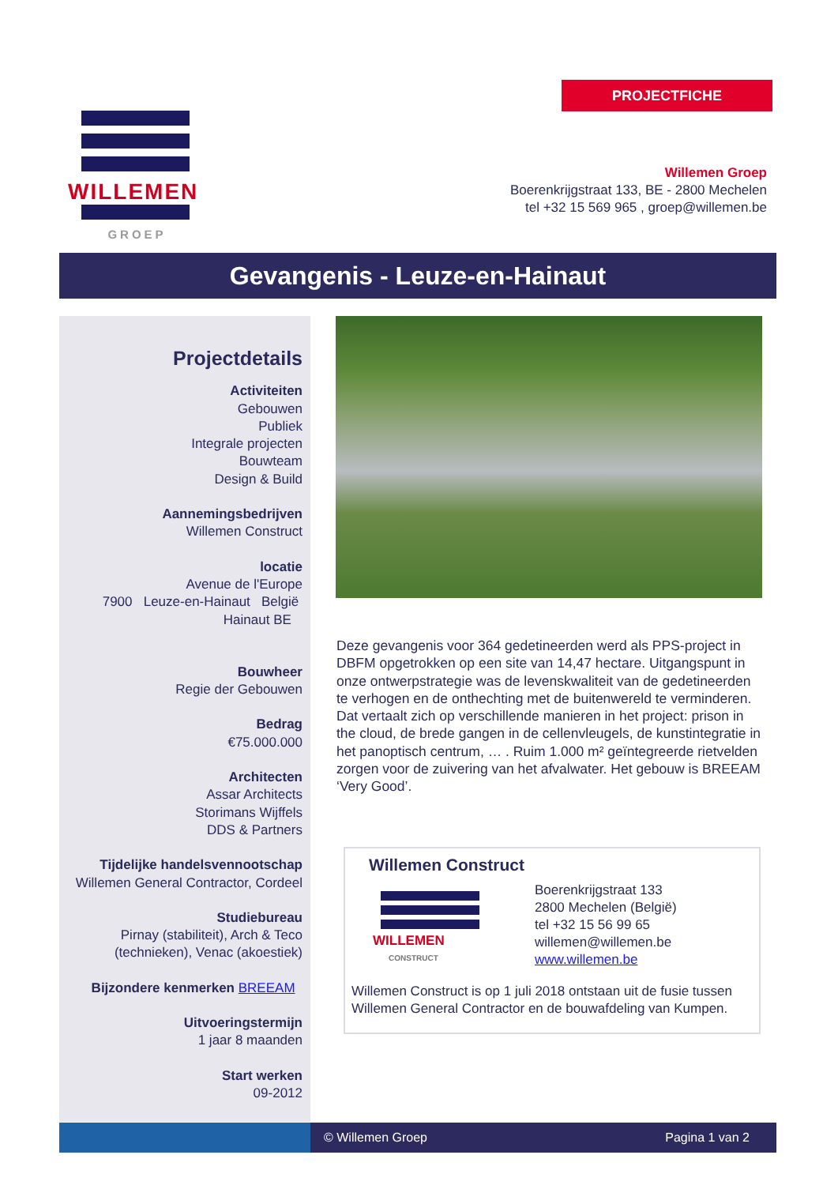PROJECTFICHE
WILLEMEN
GROEP
Willemen Groep
Boerenkrijgstraat 133, BE - 2800 Mechelen
tel +32 15 569 965 , groep@willemen.be
Gevangenis - Leuze-en-Hainaut
Projectdetails
Activiteiten
Gebouwen
Publiek
Integrale projecten
Bouwteam
Design & Build
Aannemingsbedrijven
Willemen Construct
locatie
Avenue de l'Europe
7900 Leuze-en-Hainaut België
Hainaut BE
Bouwheer
Regie der Gebouwen
Bedrag
€75.000.000
Architecten
Assar Architects
Storimans Wijffels
DDS & Partners
Tijdelijke handelsvennootschap
Willemen General Contractor, Cordeel
Studiebureau
Pirnay (stabiliteit), Arch & Teco
(technieken), Venac (akoestiek)
Bijzondere kenmerken BREEAM
Uitvoeringstermijn
1 jaar 8 maanden
Start werken
09-2012
Deze gevangenis voor 364 gedetineerden werd als PPS-project in DBFM opgetrokken op een site van 14,47 hectare. Uitgangspunt in onze ontwerpstrategie was de levenskwaliteit van de gedetineerden te verhogen en de onthechting met de buitenwereld te verminderen. Dat vertaalt zich op verschillende manieren in het project: prison in the cloud, de brede gangen in de cellenvleugels, de kunstintegratie in het panoptisch centrum, … . Ruim 1.000 m² geïntegreerde rietvelden zorgen voor de zuivering van het afvalwater. Het gebouw is BREEAM ‘Very Good’.
Willemen Construct
WILLEMEN
CONSTRUCT
Boerenkrijgstraat 133
2800 Mechelen (België)
tel +32 15 56 99 65
willemen@willemen.be
www.willemen.be
Willemen Construct is op 1 juli 2018 ontstaan uit de fusie tussen Willemen General Contractor en de bouwafdeling van Kumpen.
© Willemen Groep Pagina 1 van 2